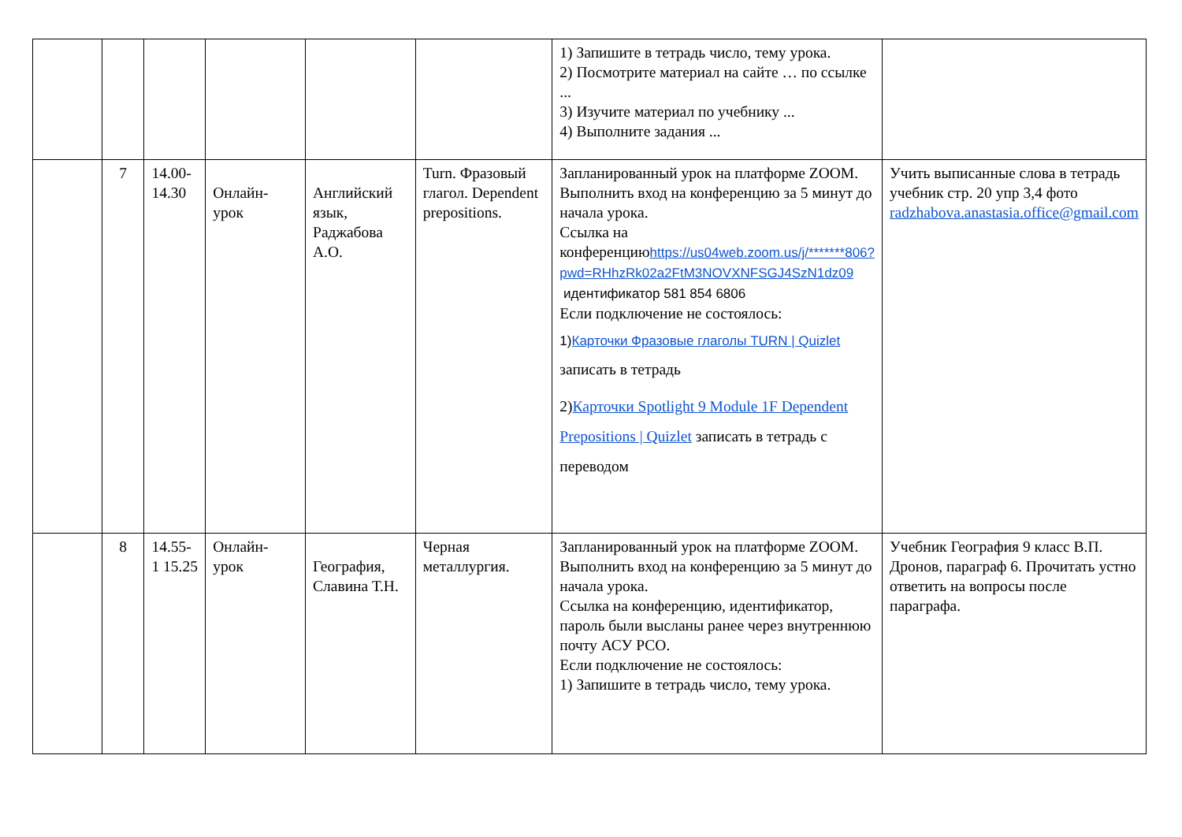| | | | | | | 1) Запишите в тетрадь число, тему урока. 2) Посмотрите материал на сайте … по ссылке ... 3) Изучите материал по учебнику ... 4) Выполните задания ... | |
| | 7 | 14.00-14.30 | Онлайн-урок | Английский язык, Раджабова А.О. | Turn. Фразовый глагол. Dependent prepositions. | Запланированный урок на платформе ZOOM. Выполнить вход на конференцию за 5 минут до начала урока. Ссылка на конференцию https://us04web.zoom.us/j/*******806?pwd=RHhzRk02a2FtM3NOVXNFSGJ4SzN1dz09 идентификатор 581 854 6806 Если подключение не состоялось: 1) Карточки Фразовые глаголы TURN / Quizlet записать в тетрадь 2) Карточки Spotlight 9 Module 1F Dependent Prepositions / Quizlet записать в тетрадь с переводом | Учить выписанные слова в тетрадь учебник стр. 20 упр 3,4 фото radzhabova.anastasia.office@gmail.com |
| | 8 | 14.55-1 15.25 | Онлайн-урок | География, Славина Т.Н. | Черная металлургия. | Запланированный урок на платформе ZOOM. Выполнить вход на конференцию за 5 минут до начала урока. Ссылка на конференцию, идентификатор, пароль были высланы ранее через внутреннюю почту АСУ РСО. Если подключение не состоялось: 1) Запишите в тетрадь число, тему урока. | Учебник География 9 класс В.П. Дронов, параграф 6. Прочитать устно ответить на вопросы после параграфа. |